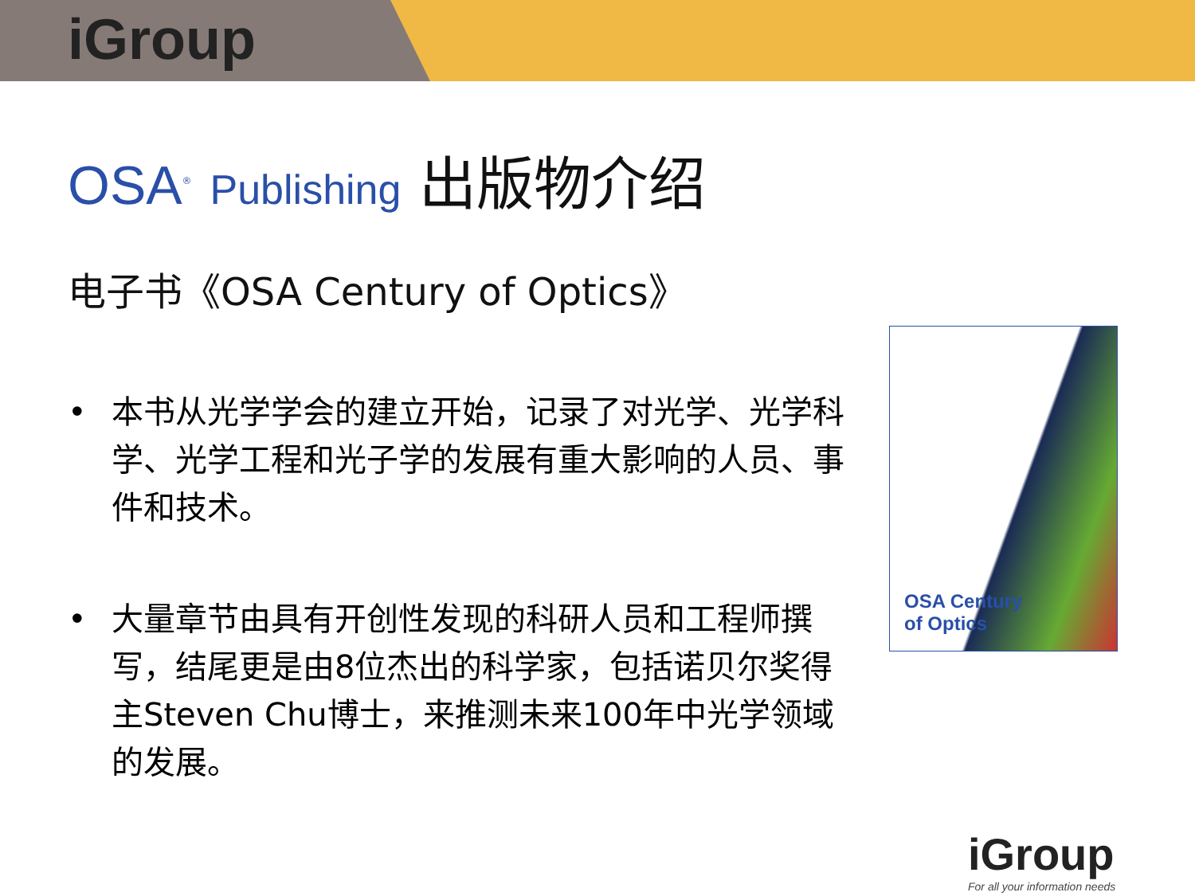iGroup
OSA<sup>®</sup> Publishing 出版物介绍
电子书《OSA Century of Optics》
• 本书从光学学会的建立开始，记录了对光学、光学科学、光学工程和光子学的发展有重大影响的人员、事件和技术。
• 大量章节由具有开创性发现的科研人员和工程师撰写，结尾更是由8位杰出的科学家，包括诺贝尔奖得主Steven Chu博士，来推测未来100年中光学领域的发展。
OSA Century
of Optics
iGroup
For all your information needs